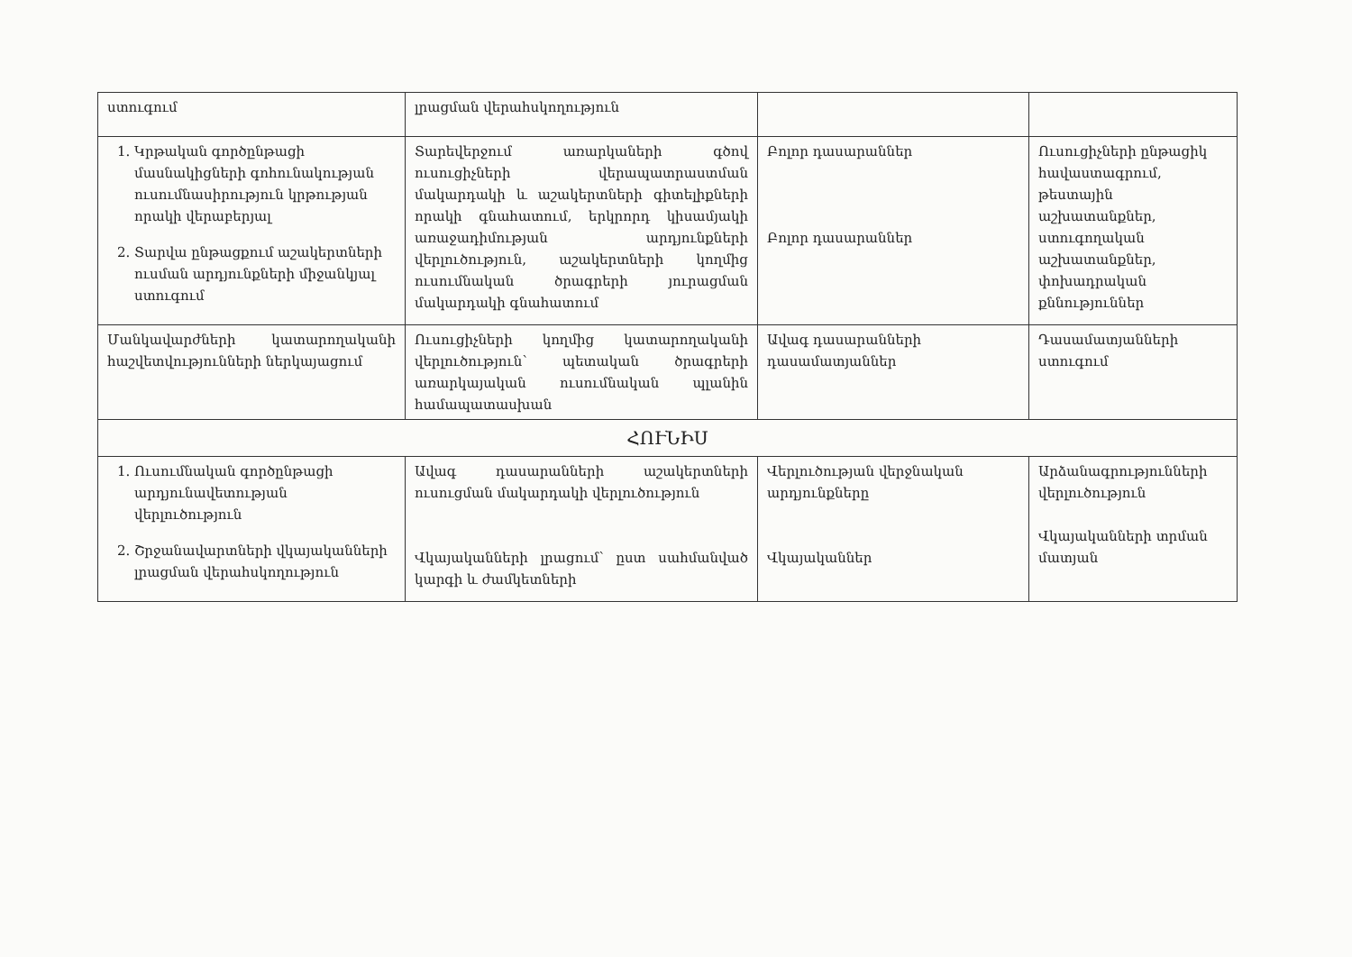| ստուգում | լրացման վերահսկողություն | | |
| 1. Կրթական գործընթացի մասնակիցների գոհունակության ուսումնասիրություն կրթության որակի վերաբերյալ 2. Տարվա ընթացքում աշակերտների ուսման արդյունքների միջանկյալ ստուգում | Տարեվերջում առարկաների գծով ուսուցիչների վերապատրաստման մակարդակի և աշակերտների գիտելիքների որակի գնահատում, երկրորդ կիսամյակի առաջադիմության արդյունքների վերլուծություն, աշակերտների կողմից ուսումնական ծրագրերի յուրացման մակարդակի գնահատում | Բոլոր դասարաններ Բոլոր դասարաններ | Ուսուցիչների ընթացիկ հավաստագրում, թեստային աշխատանքներ, ստուգողական աշխատանքներ, փոխադրական քննություններ |
| Մանկավարժների կատարողականի հաշվետվությունների ներկայացում | Ուսուցիչների կողմից կատարողականի վերլուծություն՝ պետական ծրագրերի առարկայական ուսումնական պլանին համապատասխան | Ավագ դասարանների դասամատյաններ | Դասամատյանների ստուգում |
| ՀՈՒՆԻՍ | | | |
| 1. Ուսումնական գործընթացի արդյունավետության վերլուծություն 2. Շրջանավարտների վկայականների լրացման վերահսկողություն | Ավագ դասարանների աշակերտների ուսուցման մակարդակի վերլուծություն Վկայականների լրացում՝ ըստ սահմանված կարգի և ժամկետների | Վերլուծության վերջնական արդյունքները Վկայականներ | Արձանագրությունների վերլուծություն Վկայականների տրման մատյան |